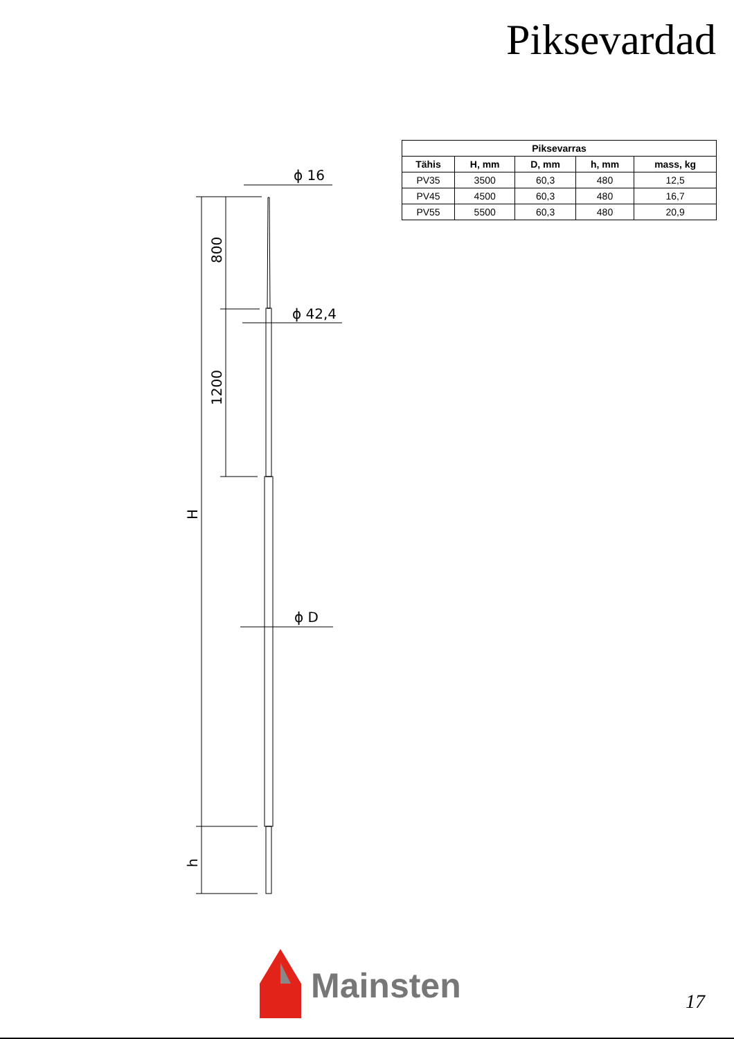Piksevardad
| Piksevarras | | | | |
| --- | --- | --- | --- | --- |
| Tähis | H, mm | D, mm | h, mm | mass, kg |
| PV35 | 3500 | 60,3 | 480 | 12,5 |
| PV45 | 4500 | 60,3 | 480 | 16,7 |
| PV55 | 5500 | 60,3 | 480 | 20,9 |
ϕ 16
ϕ 42,4
ϕ D
800
1200
H
h
Mainsten
17